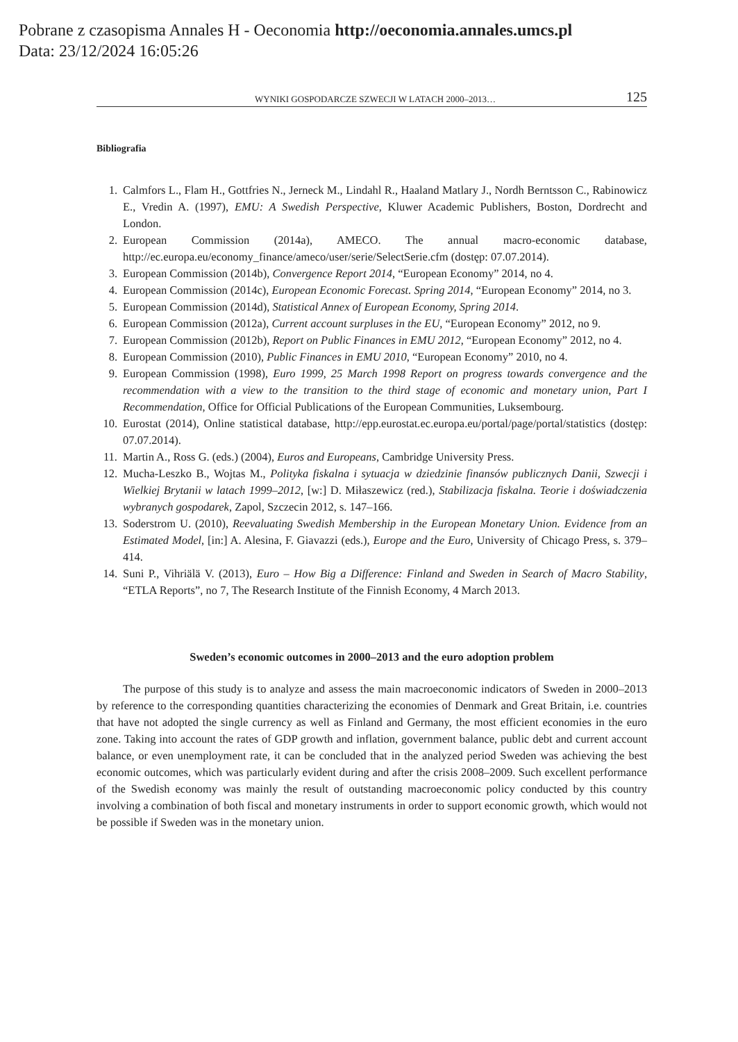Pobrane z czasopisma Annales H - Oeconomia http://oeconomia.annales.umcs.pl
Data: 23/12/2024 16:05:26
WYNIKI GOSPODARCZE SZWECJI W LATACH 2000–2013… 125
Bibliografia
1. Calmfors L., Flam H., Gottfries N., Jerneck M., Lindahl R., Haaland Matlary J., Nordh Berntsson C., Rabinowicz E., Vredin A. (1997), EMU: A Swedish Perspective, Kluwer Academic Publishers, Boston, Dordrecht and London.
2. European Commission (2014a), AMECO. The annual macro-economic database, http://ec.europa.eu/economy_finance/ameco/user/serie/SelectSerie.cfm (dostęp: 07.07.2014).
3. European Commission (2014b), Convergence Report 2014, “European Economy” 2014, no 4.
4. European Commission (2014c), European Economic Forecast. Spring 2014, “European Economy” 2014, no 3.
5. European Commission (2014d), Statistical Annex of European Economy, Spring 2014.
6. European Commission (2012a), Current account surpluses in the EU, “European Economy” 2012, no 9.
7. European Commission (2012b), Report on Public Finances in EMU 2012, “European Economy” 2012, no 4.
8. European Commission (2010), Public Finances in EMU 2010, “European Economy” 2010, no 4.
9. European Commission (1998), Euro 1999, 25 March 1998 Report on progress towards convergence and the recommendation with a view to the transition to the third stage of economic and monetary union, Part I Recommendation, Office for Official Publications of the European Communities, Luksembourg.
10. Eurostat (2014), Online statistical database, http://epp.eurostat.ec.europa.eu/portal/page/portal/statistics (dostęp: 07.07.2014).
11. Martin A., Ross G. (eds.) (2004), Euros and Europeans, Cambridge University Press.
12. Mucha-Leszko B., Wojtas M., Polityka fiskalna i sytuacja w dziedzinie finansów publicznych Danii, Szwecji i Wielkiej Brytanii w latach 1999–2012, [w:] D. Miłaszewicz (red.), Stabilizacja fiskalna. Teorie i doświadczenia wybranych gospodarek, Zapol, Szczecin 2012, s. 147–166.
13. Soderstrom U. (2010), Reevaluating Swedish Membership in the European Monetary Union. Evidence from an Estimated Model, [in:] A. Alesina, F. Giavazzi (eds.), Europe and the Euro, University of Chicago Press, s. 379–414.
14. Suni P., Vihriälä V. (2013), Euro – How Big a Difference: Finland and Sweden in Search of Macro Stability, “ETLA Reports”, no 7, The Research Institute of the Finnish Economy, 4 March 2013.
Sweden’s economic outcomes in 2000–2013 and the euro adoption problem
The purpose of this study is to analyze and assess the main macroeconomic indicators of Sweden in 2000–2013 by reference to the corresponding quantities characterizing the economies of Denmark and Great Britain, i.e. countries that have not adopted the single currency as well as Finland and Germany, the most efficient economies in the euro zone. Taking into account the rates of GDP growth and inflation, government balance, public debt and current account balance, or even unemployment rate, it can be concluded that in the analyzed period Sweden was achieving the best economic outcomes, which was particularly evident during and after the crisis 2008–2009. Such excellent performance of the Swedish economy was mainly the result of outstanding macroeconomic policy conducted by this country involving a combination of both fiscal and monetary instruments in order to support economic growth, which would not be possible if Sweden was in the monetary union.